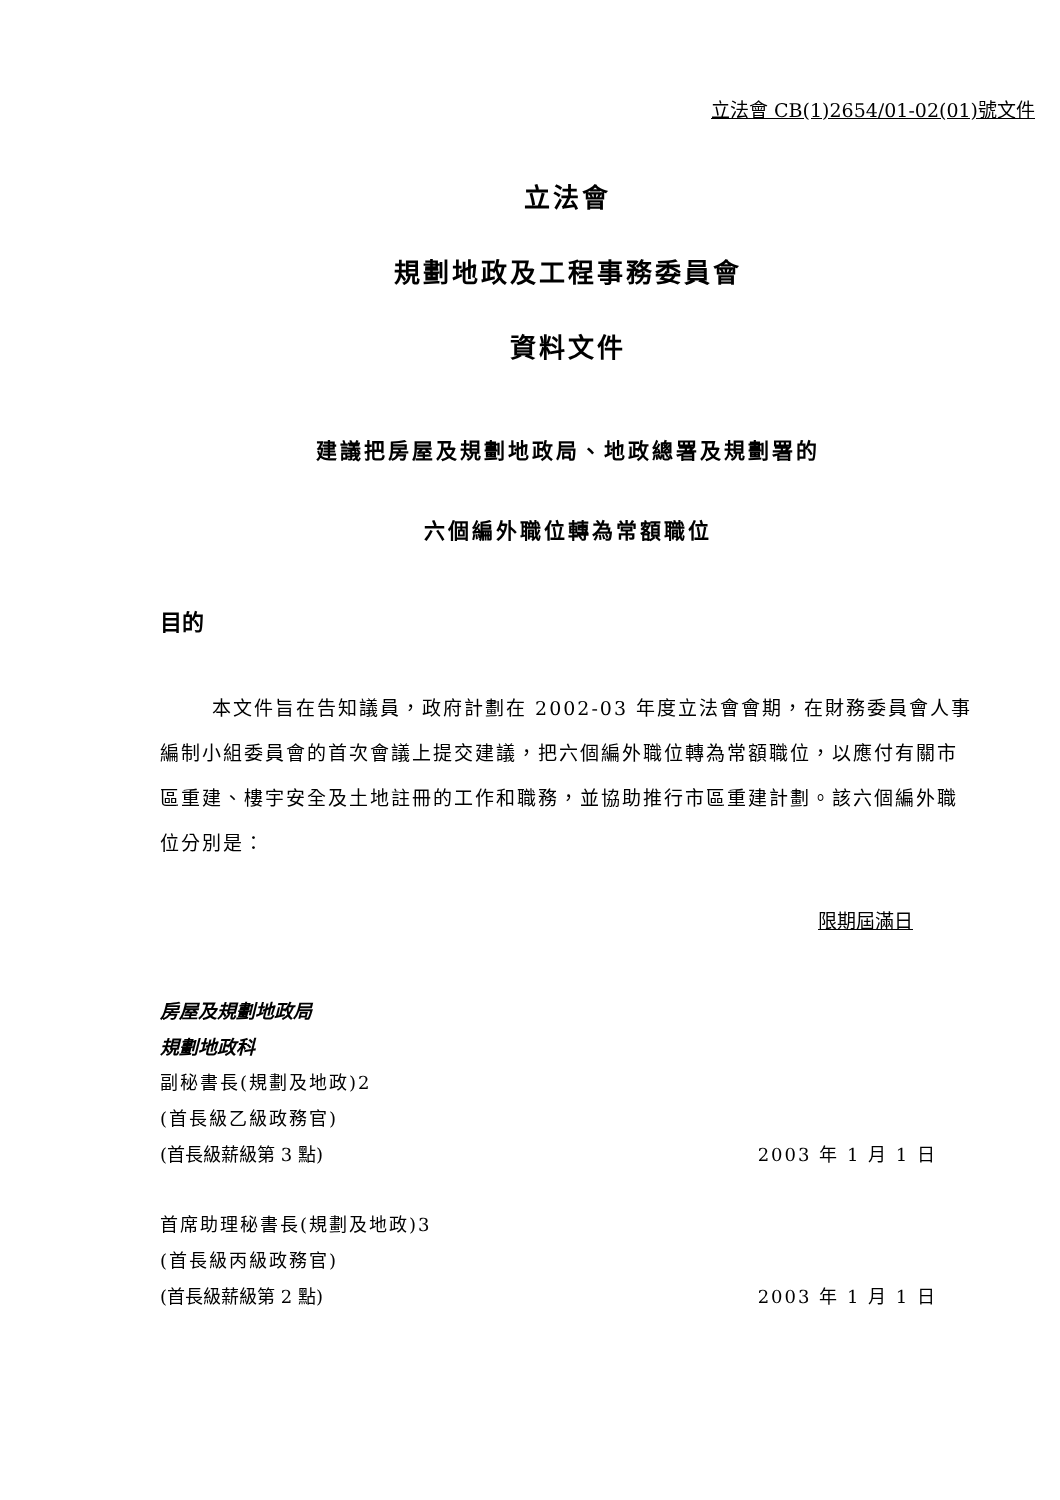立法會 CB(1)2654/01-02(01)號文件
立法會
規劃地政及工程事務委員會
資料文件
建議把房屋及規劃地政局、地政總署及規劃署的
六個編外職位轉為常額職位
目的
本文件旨在告知議員，政府計劃在 2002-03 年度立法會會期，在財務委員會人事編制小組委員會的首次會議上提交建議，把六個編外職位轉為常額職位，以應付有關市區重建、樓宇安全及土地註冊的工作和職務，並協助推行市區重建計劃。該六個編外職位分別是：
限期屆滿日
房屋及規劃地政局
規劃地政科
副秘書長(規劃及地政)2
(首長級乙級政務官)
(首長級薪級第 3 點) 2003 年 1 月 1 日
首席助理秘書長(規劃及地政)3
(首長級丙級政務官)
(首長級薪級第 2 點) 2003 年 1 月 1 日